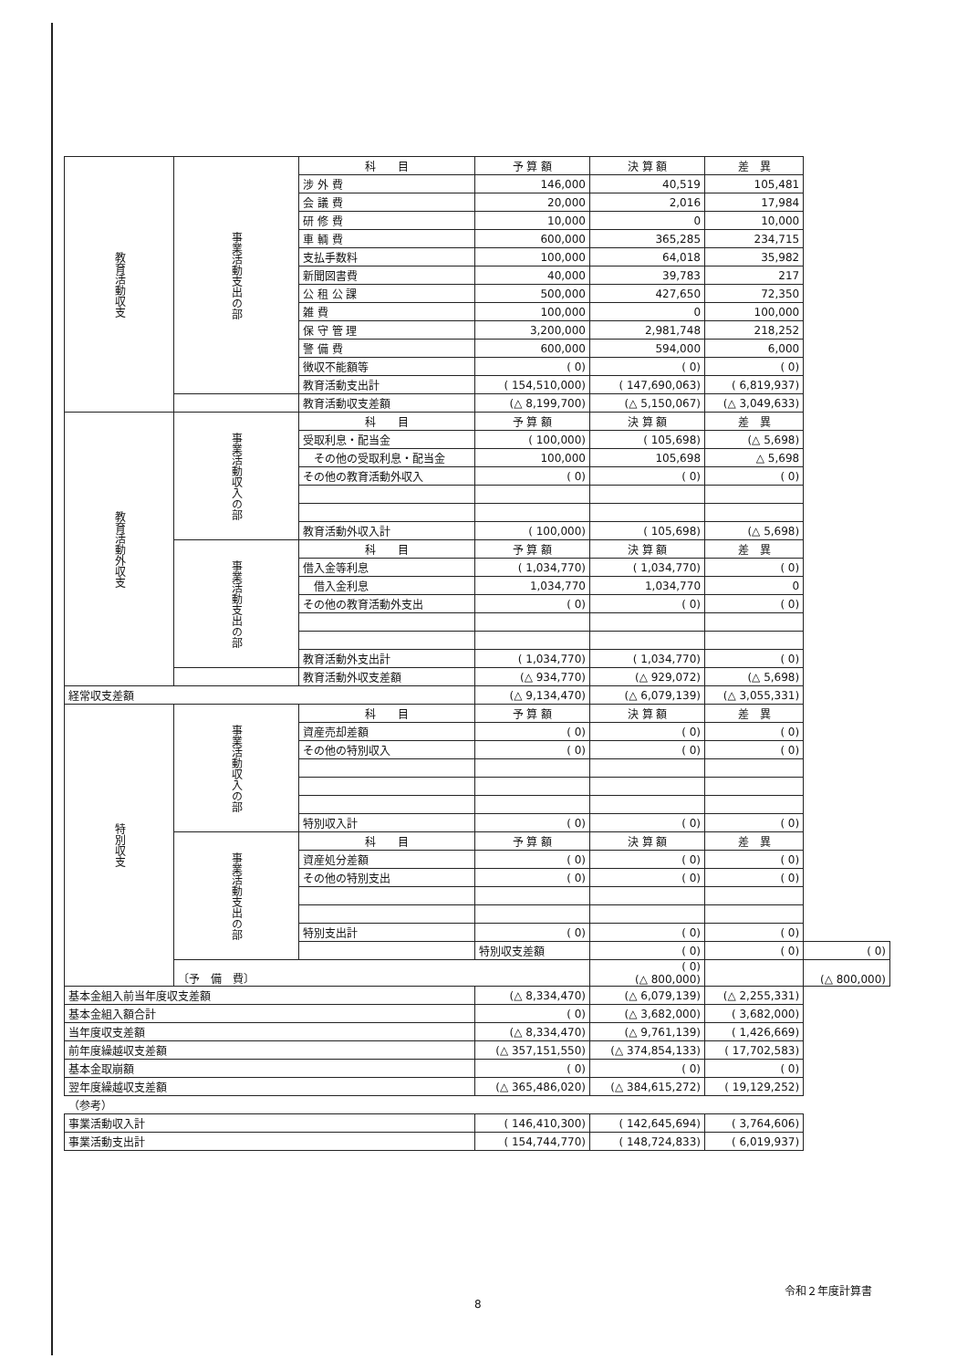| 教育活動収支 | 事業活動支出の部 | 科 目 | 予 算 額 | 決 算 額 | 差 異 | |
| | | 涉 外 費 | 146,000 | 40,519 | 105,481 | |
| | | 会 議 費 | 20,000 | 2,016 | 17,984 | |
| | | 研 修 費 | 10,000 | 0 | 10,000 | |
| | | 車 輌 費 | 600,000 | 365,285 | 234,715 | |
| | | 支払手数料 | 100,000 | 64,018 | 35,982 | |
| | | 新聞図書費 | 40,000 | 39,783 | 217 | |
| | | 公 租 公 課 | 500,000 | 427,650 | 72,350 | |
| | | 雑 費 | 100,000 | 0 | 100,000 | |
| | | 保 守 管 理 | 3,200,000 | 2,981,748 | 218,252 | |
| | | 警 備 費 | 600,000 | 594,000 | 6,000 | |
| | | 徴収不能額等 | ( 0) | ( 0) | ( 0) | |
| | | 教育活動支出計 | ( 154,510,000) | ( 147,690,063) | ( 6,819,937) | |
| | | 教育活動収支差額 | (△ 8,199,700) | (△ 5,150,067) | (△ 3,049,633) | |
| 教育活動外収支 | 事業活動収入の部 | 科 目 | 予 算 額 | 決 算 額 | 差 異 | |
| | | 受取利息・配当金 | ( 100,000) | ( 105,698) | (△ 5,698) | |
| | | その他の受取利息・配当金 | 100,000 | 105,698 | △ 5,698 | |
| | | その他の教育活動外収入 | ( 0) | ( 0) | ( 0) | |
| | | 教育活動外収入計 | ( 100,000) | ( 105,698) | (△ 5,698) | |
| | 事業活動支出の部 | 科 目 | 予 算 額 | 決 算 額 | 差 異 | |
| | | 借入金等利息 | ( 1,034,770) | ( 1,034,770) | ( 0) | |
| | | 借入金利息 | 1,034,770 | 1,034,770 | 0 | |
| | | その他の教育活動外支出 | ( 0) | ( 0) | ( 0) | |
| | | 教育活動外支出計 | ( 1,034,770) | ( 1,034,770) | ( 0) | |
| | | 教育活動外収支差額 | (△ 934,770) | (△ 929,072) | (△ 5,698) | |
| 経常収支差額 | | | (△ 9,134,470) | (△ 6,079,139) | (△ 3,055,331) | |
| 特別収支 | 事業活動収入の部 | 科 目 | 予 算 額 | 決 算 額 | 差 異 | |
| | | 資産売却差額 | ( 0) | ( 0) | ( 0) | |
| | | その他の特別収入 | ( 0) | ( 0) | ( 0) | |
| | | 特別収入計 | ( 0) | ( 0) | ( 0) | |
| | 事業活動支出の部 | 科 目 | 予 算 額 | 決 算 額 | 差 異 | |
| | | 資産処分差額 | ( 0) | ( 0) | ( 0) | |
| | | その他の特別支出 | ( 0) | ( 0) | ( 0) | |
| | | 特別支出計 | ( 0) | ( 0) | ( 0) | |
| | | | 特別収支差額 | ( 0) | ( 0) | ( 0) |
| | 〔予 備 費〕 | | | ( 0) (△ 800,000) | | (△ 800,000) |
| 基本金組入前当年度収支差額 | | | (△ 8,334,470) | (△ 6,079,139) | (△ 2,255,331) | |
| 基本金組入額合計 | | | ( 0) | (△ 3,682,000) | ( 3,682,000) | |
| 当年度収支差額 | | | (△ 8,334,470) | (△ 9,761,139) | ( 1,426,669) | |
| 前年度繰越収支差額 | | | (△ 357,151,550) | (△ 374,854,133) | ( 17,702,583) | |
| 基本金取崩額 | | | ( 0) | ( 0) | ( 0) | |
| 翌年度繰越収支差額 | | | (△ 365,486,020) | (△ 384,615,272) | ( 19,129,252) | |
| （参考） | | | | | | |
| 事業活動収入計 | | | ( 146,410,300) | ( 142,645,694) | ( 3,764,606) | |
| 事業活動支出計 | | | ( 154,744,770) | ( 148,724,833) | ( 6,019,937) | |
令和２年度計算書
8